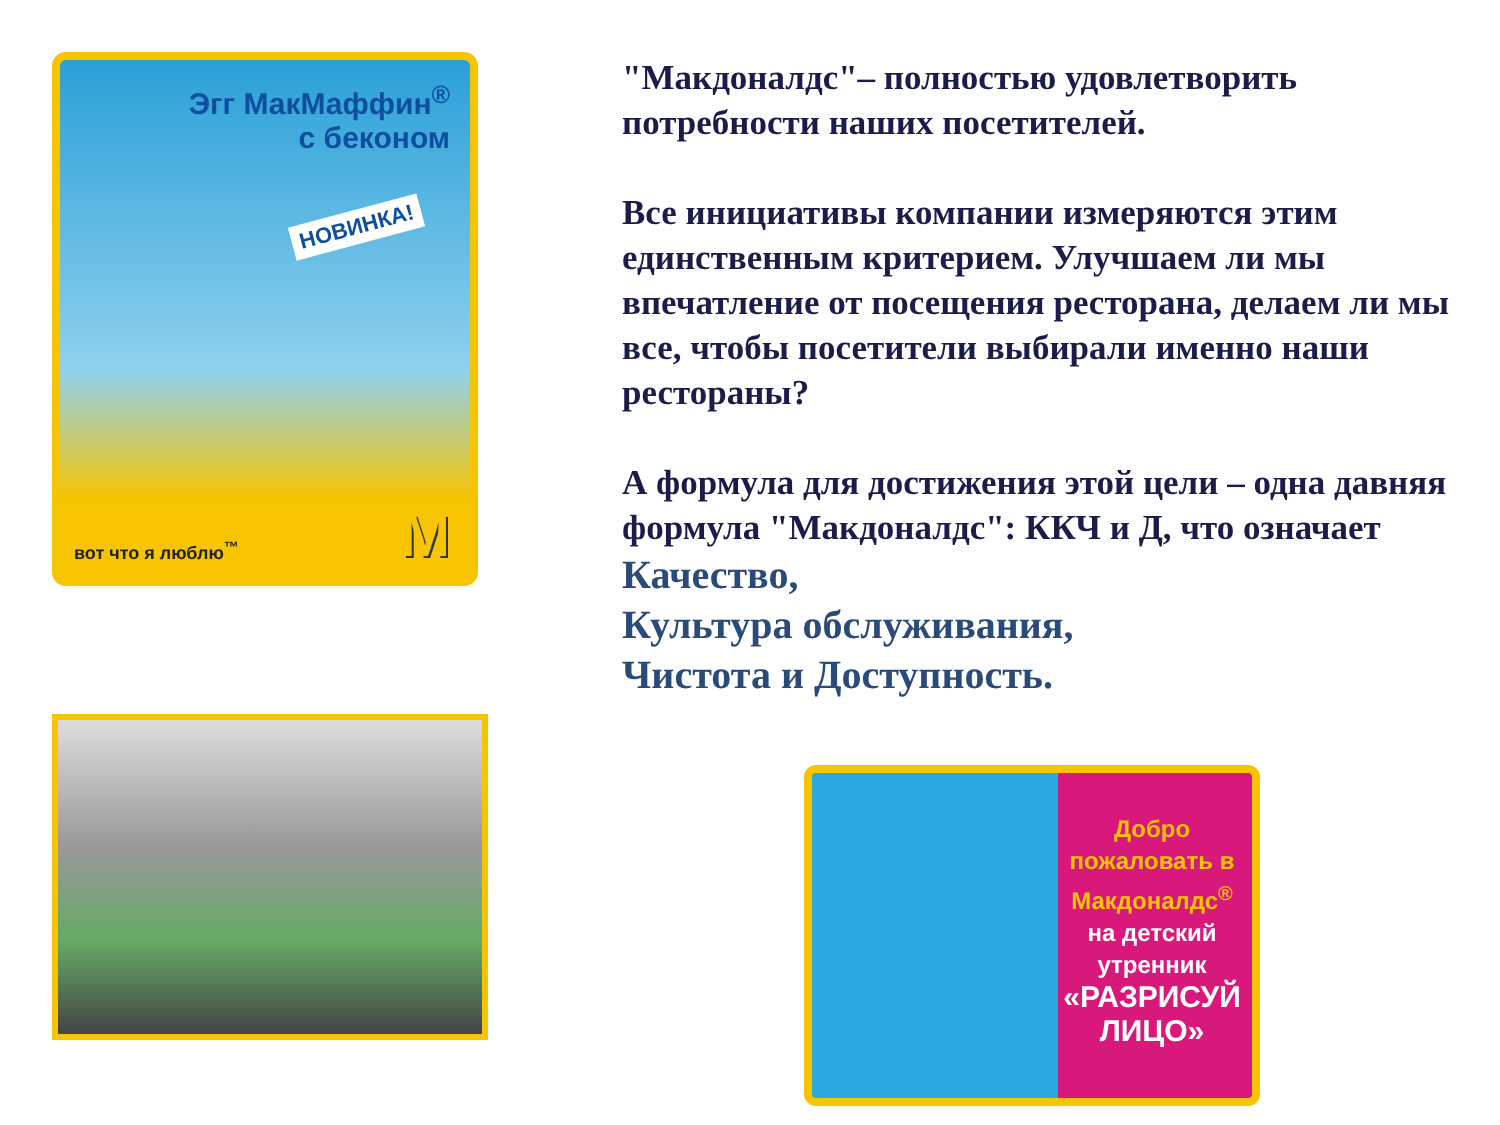Эгг МакМаффин<sup>®</sup>
с беконом
НОВИНКА!
вот что я люблю<sup>™</sup> M
"Макдоналдс"– полностью удовлетворить потребности наших посетителей.
Все инициативы компании измеряются этим единственным критерием. Улучшаем ли мы впечатление от посещения ресторана, делаем ли мы все, чтобы посетители выбирали именно наши рестораны?
А формула для достижения этой цели – одна давняя формула "Макдоналдс": ККЧ и Д, что означает
Качество,
Культура обслуживания,
Чистота и Доступность.
Добро пожаловать в Макдоналдс<sup>®</sup>
на детский утренник
«РАЗРИСУЙ ЛИЦО»